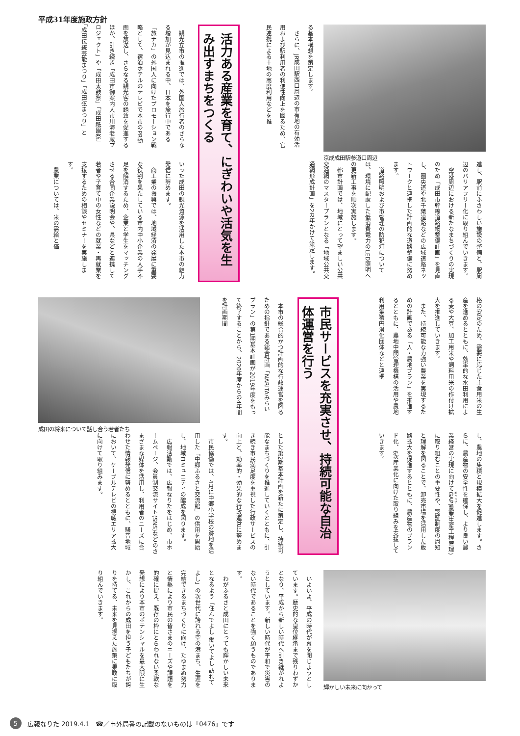平成31年度施政方針
京成成田駅参道口周辺
る基本構想を策定します。
さらに、JR成田駅西口周辺の市有地の有効活用および駅利用者の利便性向上を図るため、官民連携による土地の高度利用などを推
進し、駅前にふさわしい施設の整備と、駅周辺のバリアフリー化に取り組んでいきます。
空港周辺における新たなまちづくりの実現のため「成田市幹線道路網整備計画」を見直し、圏央道や北千葉道路などの広域道路ネットワークと連携した計画的な道路整備に努めます。
道路照明および市管理の防犯灯については、環境に配慮した低消費電力のLED照明への更新工事を順次実施します。
都市計画では、地域にとって望ましい公共交通網のマスタープランとなる「地域公共交通網形成計画」を2カ年かけて策定します。
活力ある産業を育て、にぎわいや活気を生み出すまちをつくる
観光立市の推進では、外国人旅行者のさらなる増加が見込まれる中、日本を旅行中である「旅ナカ」の外国人に向けたプロモーション戦略として、宿泊ホテルのテレビで本市のPR動画を放送し、さらなる観光客の誘致を促進するほか、引き続き「成田市御案内人市川海老蔵プロジェクト」や「成田太鼓祭」「成田祇園祭」「成田伝統芸能まつり」「成田弦まつり」と
いった成田の観光資源を活用した本市の魅力発信に努めます。
商工業の振興では、地域経済の発展に重要な役割を果たしている市内中小企業の人手不足を解消するため、企業と学生をマッチングさせる合同企業説明会や、県などと連携して若者や子育て中の女性などの就業・再就業を支援するための相談やセミナーを実施します。
農業については、米の需給と価
格の安定のため、需要に応じた主食用米の生産を進めるとともに、効率的な水田利用による麦や大豆、加工用米や飼料用米の作付け拡大を推進していきます。
また、持続可能な力強い農業を実現するための計画である「人・農地プラン」を推進するとともに、農地中間管理機構の活用や農地利用集積円滑化団体などと連携
し、農地の集積と規模拡大を促進します。さらに、農産物の安全性を確保し、より良い農業経営の実現に向けてGAP(農業生産工程管理)に取り組むことの重要性や、認証制度の周知と理解を図ることで、卸売市場を活用した販路拡大を促進するとともに、農産物のブランド化、6次産業化に向けた取り組みを支援していきます。
市民サービスを充実させ、持続可能な自治体運営を行う
本市の総合的かつ計画的な行政運営を図るための指針である総合計画「NARITAみらいプラン」の第1期基本計画が2019年度をもって終了することから、2020年度からの4年間を計画期間
成田の将来について話し合う若者たち
とした第2期基本計画を新たに策定し、持続可能なまちづくりを推進していくとともに、引き続き市民満足度を重視した行政サービスの向上と、効率的・効果的な行政運営に努めます。
市民協働では、4月に中郷小学校の跡地を活用した「中郷ふるさと交流館」の供用を開始し、地域コミュニティの醸成を図ります。
広報活動では、広報なりたをはじめ、市ホームページ、会員制交流サイト(SNS)などのさまざまな媒体を活用し、利用者のニーズに合わせた情報発信に努めるとともに、騒音地域において、ケーブルテレビの視聴エリア拡大に向けて取り組みます。
輝かしい未来に向かって
いよいよ、平成の時代が幕を閉じようとしています。歴史的な皇位継承まで残りわずかとなり、平成から新しい時代へ引き継がれようとしています。新しい時代が平和で災害のない時代であることを強く願うものであります。
わがふるさと成田にとっても輝かしい未来となるよう「住んでよし 働いてよし 訪れてよし」の次世代に誇れる空の港まち、生涯を完結できるまちづくりに向け、たゆまぬ努力と情熱により市民の皆さまのニーズや課題を的確に捉え、既存の枠にとらわれない柔軟な発想により本市のポテンシャルを最大限に生かし、これからの成田を担う子どもたちが誇りを持てる、未来を見据えた施策に果敢に取り組んでいきます。
5 広報なりた 2019.4.1 ☎／市外局番の記載のないものは「0476」です